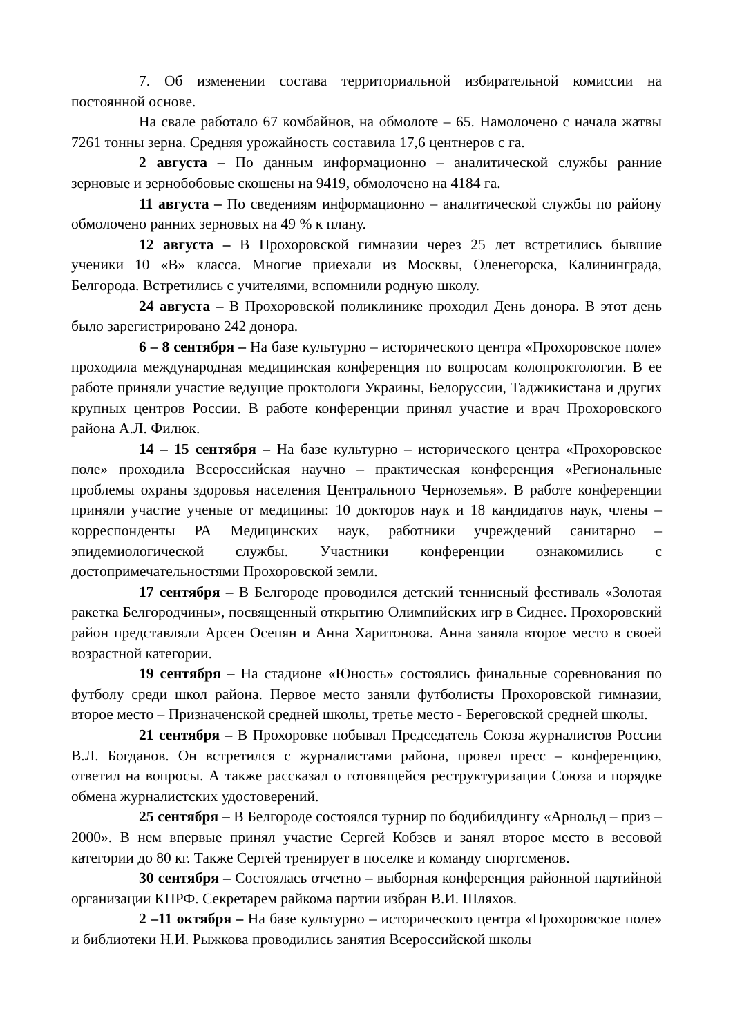7. Об изменении состава территориальной избирательной комиссии на постоянной основе.
На свале работало 67 комбайнов, на обмолоте – 65. Намолочено с начала жатвы 7261 тонны зерна. Средняя урожайность составила 17,6 центнеров с га.
2 августа – По данным информационно – аналитической службы ранние зерновые и зернобобовые скошены на 9419, обмолочено на 4184 га.
11 августа – По сведениям информационно – аналитической службы по району обмолочено ранних зерновых на 49 % к плану.
12 августа – В Прохоровской гимназии через 25 лет встретились бывшие ученики 10 «В» класса. Многие приехали из Москвы, Оленегорска, Калининграда, Белгорода. Встретились с учителями, вспомнили родную школу.
24 августа – В Прохоровской поликлинике проходил День донора. В этот день было зарегистрировано 242 донора.
6 – 8 сентября – На базе культурно – исторического центра «Прохоровское поле» проходила международная медицинская конференция по вопросам колопроктологии. В ее работе приняли участие ведущие проктологи Украины, Белоруссии, Таджикистана и других крупных центров России. В работе конференции принял участие и врач Прохоровского района А.Л. Филюк.
14 – 15 сентября – На базе культурно – исторического центра «Прохоровское поле» проходила Всероссийская научно – практическая конференция «Региональные проблемы охраны здоровья населения Центрального Черноземья». В работе конференции приняли участие ученые от медицины: 10 докторов наук и 18 кандидатов наук, члены – корреспонденты РА Медицинских наук, работники учреждений санитарно – эпидемиологической службы. Участники конференции ознакомились с достопримечательностями Прохоровской земли.
17 сентября – В Белгороде проводился детский теннисный фестиваль «Золотая ракетка Белгородчины», посвященный открытию Олимпийских игр в Сиднее. Прохоровский район представляли Арсен Осепян и Анна Харитонова. Анна заняла второе место в своей возрастной категории.
19 сентября – На стадионе «Юность» состоялись финальные соревнования по футболу среди школ района. Первое место заняли футболисты Прохоровской гимназии, второе место – Призначенской средней школы, третье место - Береговской средней школы.
21 сентября – В Прохоровке побывал Председатель Союза журналистов России В.Л. Богданов. Он встретился с журналистами района, провел пресс – конференцию, ответил на вопросы. А также рассказал о готовящейся реструктуризации Союза и порядке обмена журналистских удостоверений.
25 сентября – В Белгороде состоялся турнир по бодибилдингу «Арнольд – приз – 2000». В нем впервые принял участие Сергей Кобзев и занял второе место в весовой категории до 80 кг. Также Сергей тренирует в поселке и команду спортсменов.
30 сентября – Состоялась отчетно – выборная конференция районной партийной организации КПРФ. Секретарем райкома партии избран В.И. Шляхов.
2 –11 октября – На базе культурно – исторического центра «Прохоровское поле» и библиотеки Н.И. Рыжкова проводились занятия Всероссийской школы